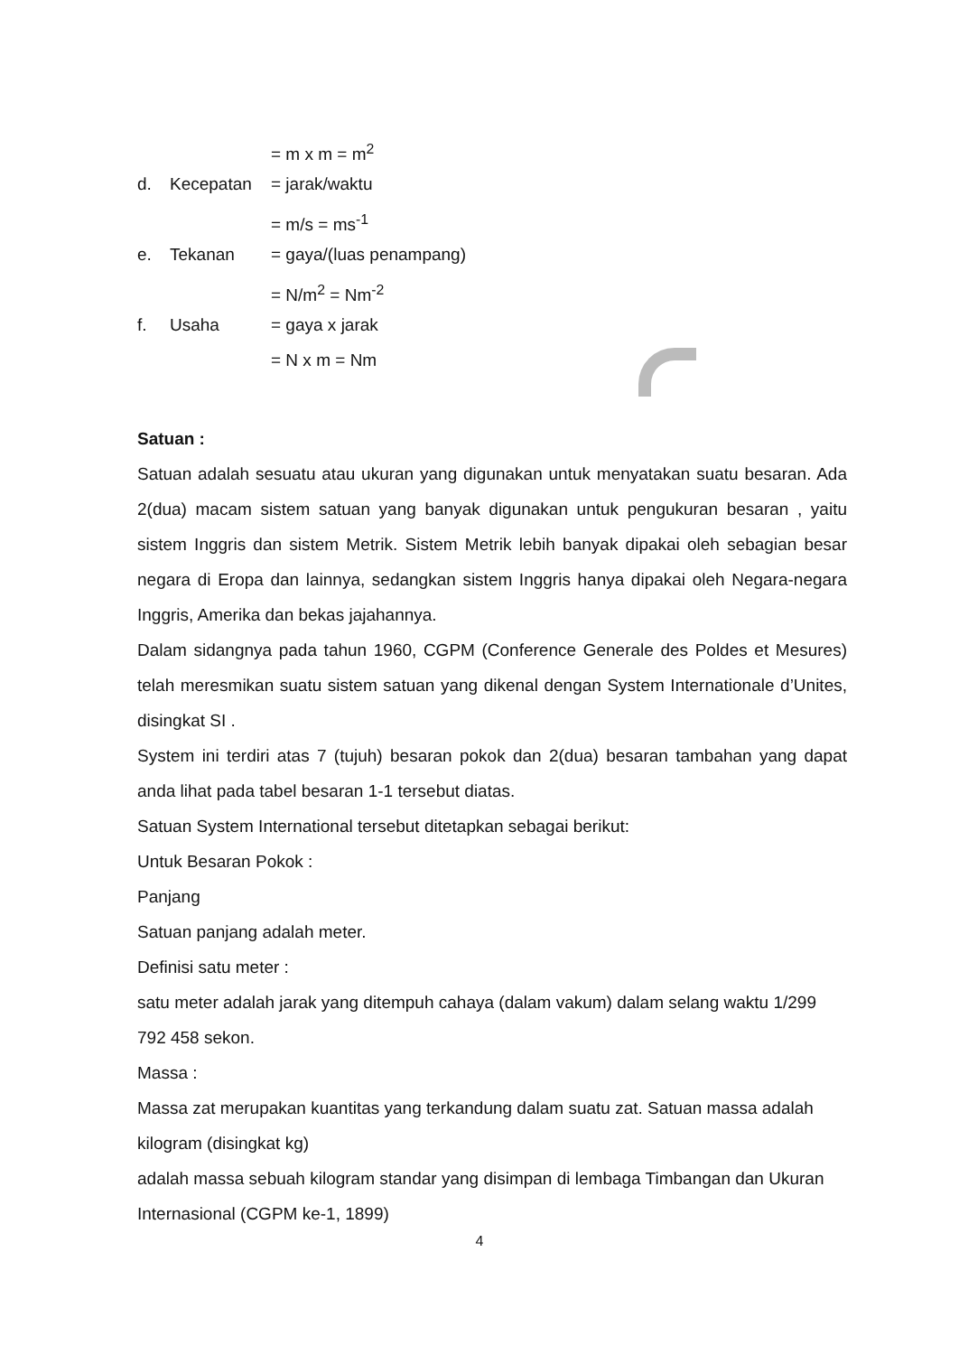= m x m = m<sup>2</sup>
d. Kecepatan = jarak/waktu
= m/s = ms<sup>-1</sup>
e. Tekanan = gaya/(luas penampang)
= N/m<sup>2</sup> = Nm<sup>-2</sup>
f. Usaha = gaya x jarak
= N x m = Nm
Satuan :
Satuan adalah sesuatu atau ukuran yang digunakan untuk menyatakan suatu besaran. Ada 2(dua) macam sistem satuan yang banyak digunakan untuk pengukuran besaran , yaitu sistem Inggris dan sistem Metrik. Sistem Metrik lebih banyak dipakai oleh sebagian besar negara di Eropa dan lainnya, sedangkan sistem Inggris hanya dipakai oleh Negara-negara Inggris, Amerika dan bekas jajahannya.
Dalam sidangnya pada tahun 1960, CGPM (Conference Generale des Poldes et Mesures) telah meresmikan suatu sistem satuan yang dikenal dengan System Internationale d’Unites, disingkat SI .
System ini terdiri atas 7 (tujuh) besaran pokok dan 2(dua) besaran tambahan yang dapat anda lihat pada tabel besaran 1-1 tersebut diatas.
Satuan System International tersebut ditetapkan sebagai berikut:
Untuk Besaran Pokok :
Panjang
Satuan panjang adalah meter.
Definisi satu meter :
satu meter adalah jarak yang ditempuh cahaya (dalam vakum) dalam selang waktu 1/299 792 458 sekon.
Massa :
Massa zat merupakan kuantitas yang terkandung dalam suatu zat. Satuan massa adalah kilogram (disingkat kg)
adalah massa sebuah kilogram standar yang disimpan di lembaga Timbangan dan Ukuran Internasional (CGPM ke-1, 1899)
4